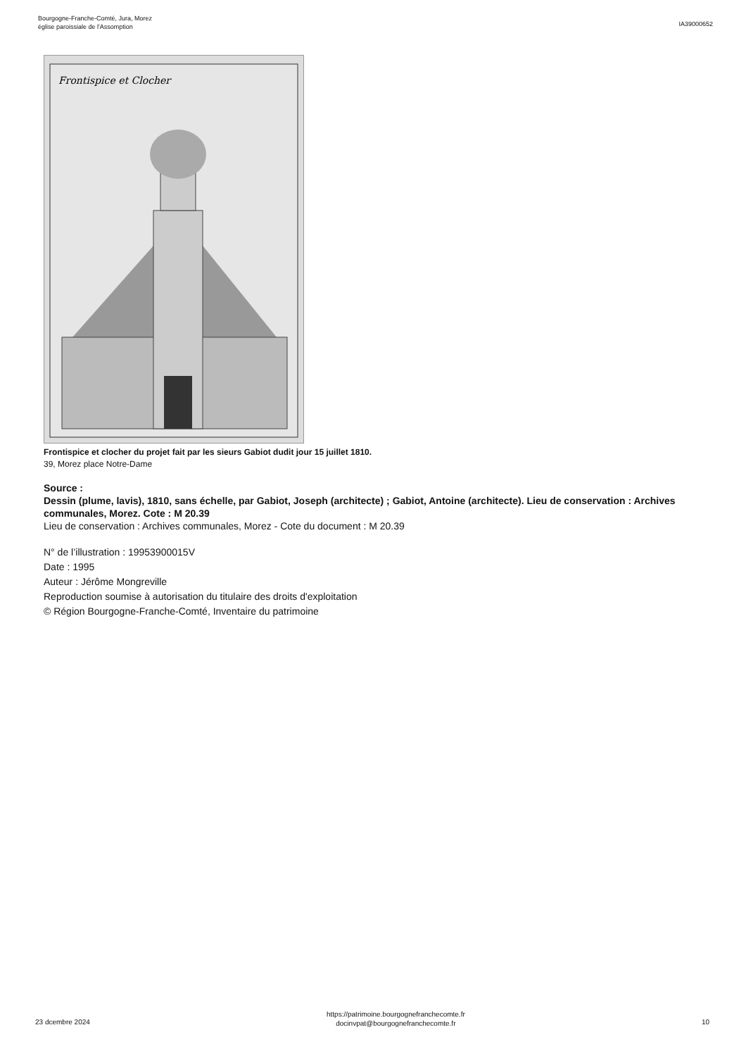Bourgogne-Franche-Comté, Jura, Morez
église paroissiale de l'Assomption
IA39000652
Frontispice et Clocher
Frontispice et clocher du projet fait par les sieurs Gabiot dudit jour 15 juillet 1810.
39, Morez place Notre-Dame
Source :
Dessin (plume, lavis), 1810, sans échelle, par Gabiot, Joseph (architecte) ; Gabiot, Antoine (architecte). Lieu de conservation : Archives communales, Morez. Cote : M 20.39
Lieu de conservation : Archives communales, Morez - Cote du document : M 20.39
N° de l’illustration : 19953900015V
Date : 1995
Auteur : Jérôme Mongreville
Reproduction soumise à autorisation du titulaire des droits d'exploitation
© Région Bourgogne-Franche-Comté, Inventaire du patrimoine
23 dcembre 2024
https://patrimoine.bourgognefranchecomte.fr
docinvpat@bourgognefranchecomte.fr
10